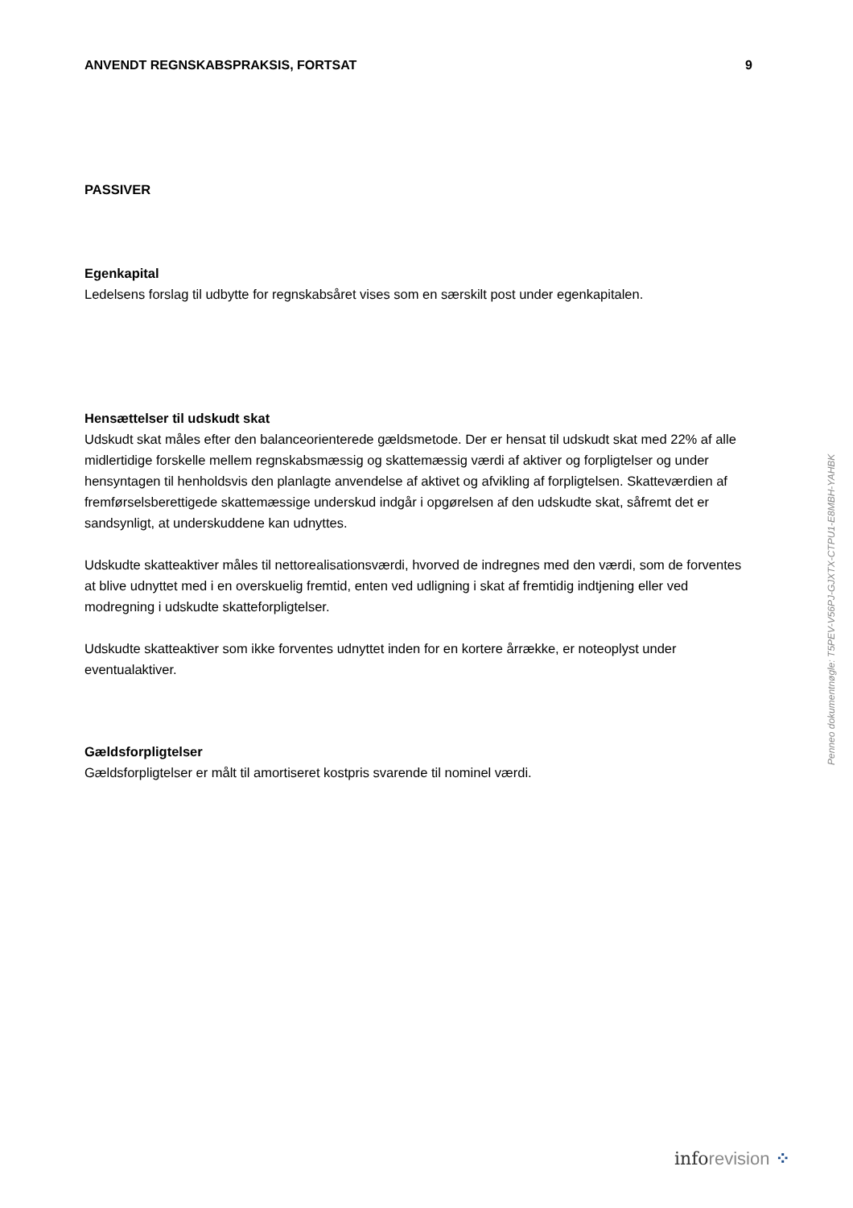ANVENDT REGNSKABSPRAKSIS, FORTSAT 9
PASSIVER
Egenkapital
Ledelsens forslag til udbytte for regnskabsåret vises som en særskilt post under egenkapitalen.
Hensættelser til udskudt skat
Udskudt skat måles efter den balanceorienterede gældsmetode. Der er hensat til udskudt skat med 22% af alle midlertidige forskelle mellem regnskabsmæssig og skattemæssig værdi af aktiver og forpligtelser og under hensyntagen til henholdsvis den planlagte anvendelse af aktivet og afvikling af forpligtelsen. Skatteværdien af fremførselsberettigede skattemæssige underskud indgår i opgørelsen af den udskudte skat, såfremt det er sandsynligt, at underskuddene kan udnyttes.
Udskudte skatteaktiver måles til nettorealisationsværdi, hvorved de indregnes med den værdi, som de forventes at blive udnyttet med i en overskuelig fremtid, enten ved udligning i skat af fremtidig indtjening eller ved modregning i udskudte skatteforpligtelser.
Udskudte skatteaktiver som ikke forventes udnyttet inden for en kortere årrække, er noteoplyst under eventualaktiver.
Gældsforpligtelser
Gældsforpligtelser er målt til amortiseret kostpris svarende til nominel værdi.
Penneo dokumentnøgle: T5PEV-V56PJ-GJXTX-CTPU1-E8MBH-YAHBK
inforevision ⁘